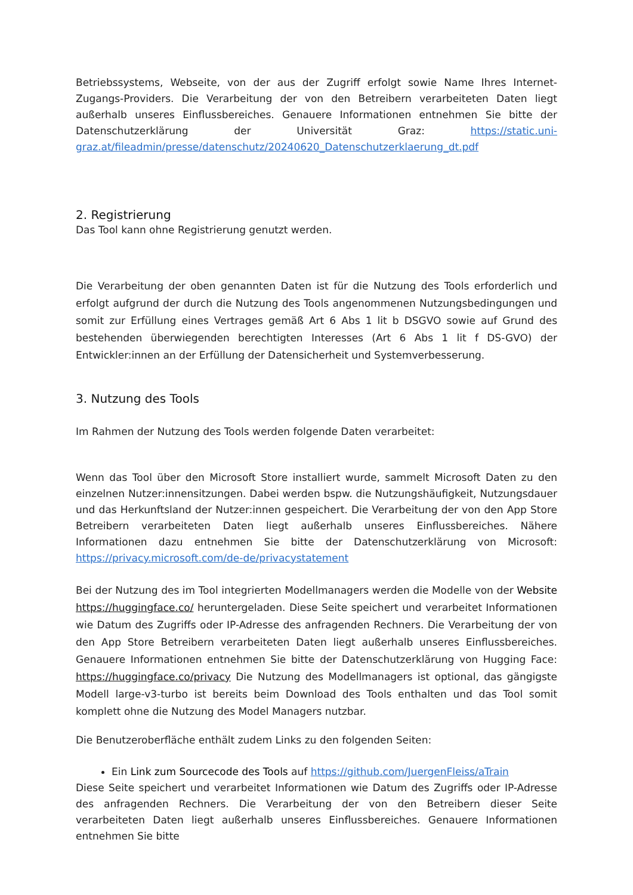Betriebssystems, Webseite, von der aus der Zugriff erfolgt sowie Name Ihres Internet-Zugangs-Providers. Die Verarbeitung der von den Betreibern verarbeiteten Daten liegt außerhalb unseres Einflussbereiches. Genauere Informationen entnehmen Sie bitte der Datenschutzerklärung der Universität Graz: https://static.uni-graz.at/fileadmin/presse/datenschutz/20240620_Datenschutzerklaerung_dt.pdf
2. Registrierung
Das Tool kann ohne Registrierung genutzt werden.
Die Verarbeitung der oben genannten Daten ist für die Nutzung des Tools erforderlich und erfolgt aufgrund der durch die Nutzung des Tools angenommenen Nutzungsbedingungen und somit zur Erfüllung eines Vertrages gemäß Art 6 Abs 1 lit b DSGVO sowie auf Grund des bestehenden überwiegenden berechtigten Interesses (Art 6 Abs 1 lit f DS-GVO) der Entwickler:innen an der Erfüllung der Datensicherheit und Systemverbesserung.
3. Nutzung des Tools
Im Rahmen der Nutzung des Tools werden folgende Daten verarbeitet:
Wenn das Tool über den Microsoft Store installiert wurde, sammelt Microsoft Daten zu den einzelnen Nutzer:innensitzungen. Dabei werden bspw. die Nutzungshäufigkeit, Nutzungsdauer und das Herkunftsland der Nutzer:innen gespeichert. Die Verarbeitung der von den App Store Betreibern verarbeiteten Daten liegt außerhalb unseres Einflussbereiches. Nähere Informationen dazu entnehmen Sie bitte der Datenschutzerklärung von Microsoft: https://privacy.microsoft.com/de-de/privacystatement
Bei der Nutzung des im Tool integrierten Modellmanagers werden die Modelle von der Website https://huggingface.co/ heruntergeladen. Diese Seite speichert und verarbeitet Informationen wie Datum des Zugriffs oder IP-Adresse des anfragenden Rechners. Die Verarbeitung der von den App Store Betreibern verarbeiteten Daten liegt außerhalb unseres Einflussbereiches. Genauere Informationen entnehmen Sie bitte der Datenschutzerklärung von Hugging Face: https://huggingface.co/privacy Die Nutzung des Modellmanagers ist optional, das gängigste Modell large-v3-turbo ist bereits beim Download des Tools enthalten und das Tool somit komplett ohne die Nutzung des Model Managers nutzbar.
Die Benutzeroberfläche enthält zudem Links zu den folgenden Seiten:
Ein Link zum Sourcecode des Tools auf https://github.com/JuergenFleiss/aTrain
Diese Seite speichert und verarbeitet Informationen wie Datum des Zugriffs oder IP-Adresse des anfragenden Rechners. Die Verarbeitung der von den Betreibern dieser Seite verarbeiteten Daten liegt außerhalb unseres Einflussbereiches. Genauere Informationen entnehmen Sie bitte